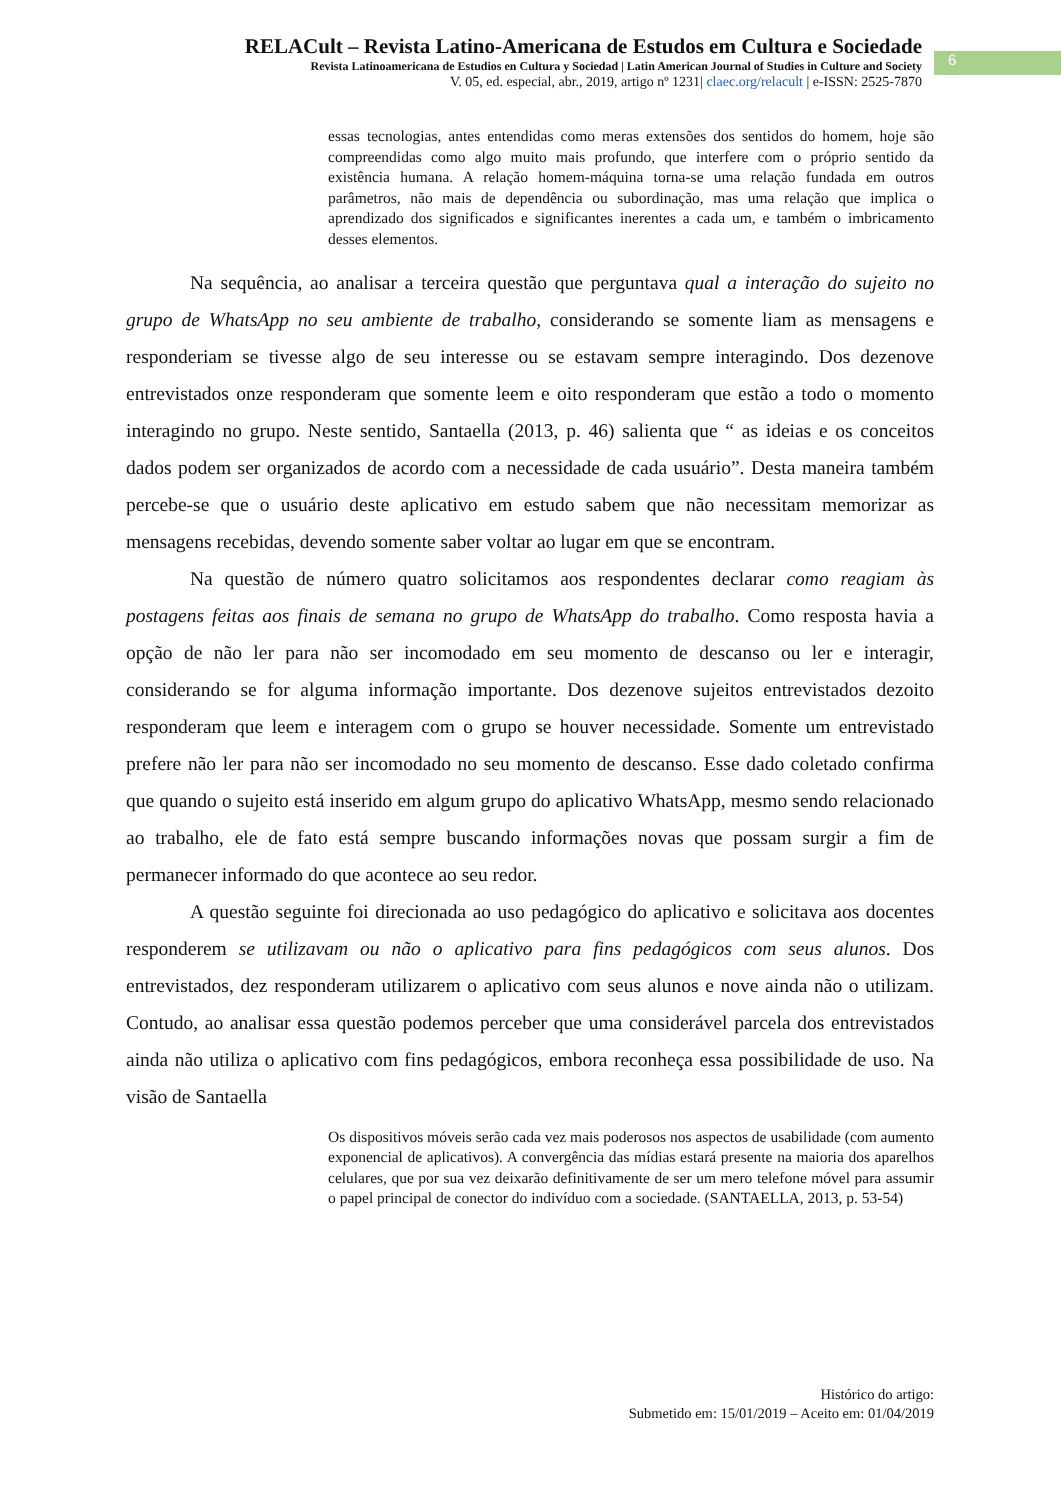RELACult – Revista Latino-Americana de Estudos em Cultura e Sociedade
Revista Latinoamericana de Estudios en Cultura y Sociedad | Latin American Journal of Studies in Culture and Society
V. 05, ed. especial, abr., 2019, artigo nº 1231| claec.org/relacult | e-ISSN: 2525-7870
6
essas tecnologias, antes entendidas como meras extensões dos sentidos do homem, hoje são compreendidas como algo muito mais profundo, que interfere com o próprio sentido da existência humana. A relação homem-máquina torna-se uma relação fundada em outros parâmetros, não mais de dependência ou subordinação, mas uma relação que implica o aprendizado dos significados e significantes inerentes a cada um, e também o imbricamento desses elementos.
Na sequência, ao analisar a terceira questão que perguntava qual a interação do sujeito no grupo de WhatsApp no seu ambiente de trabalho, considerando se somente liam as mensagens e responderiam se tivesse algo de seu interesse ou se estavam sempre interagindo. Dos dezenove entrevistados onze responderam que somente leem e oito responderam que estão a todo o momento interagindo no grupo. Neste sentido, Santaella (2013, p. 46) salienta que “ as ideias e os conceitos dados podem ser organizados de acordo com a necessidade de cada usuário”. Desta maneira também percebe-se que o usuário deste aplicativo em estudo sabem que não necessitam memorizar as mensagens recebidas, devendo somente saber voltar ao lugar em que se encontram.
Na questão de número quatro solicitamos aos respondentes declarar como reagiam às postagens feitas aos finais de semana no grupo de WhatsApp do trabalho. Como resposta havia a opção de não ler para não ser incomodado em seu momento de descanso ou ler e interagir, considerando se for alguma informação importante. Dos dezenove sujeitos entrevistados dezoito responderam que leem e interagem com o grupo se houver necessidade. Somente um entrevistado prefere não ler para não ser incomodado no seu momento de descanso. Esse dado coletado confirma que quando o sujeito está inserido em algum grupo do aplicativo WhatsApp, mesmo sendo relacionado ao trabalho, ele de fato está sempre buscando informações novas que possam surgir a fim de permanecer informado do que acontece ao seu redor.
A questão seguinte foi direcionada ao uso pedagógico do aplicativo e solicitava aos docentes responderem se utilizavam ou não o aplicativo para fins pedagógicos com seus alunos. Dos entrevistados, dez responderam utilizarem o aplicativo com seus alunos e nove ainda não o utilizam. Contudo, ao analisar essa questão podemos perceber que uma considerável parcela dos entrevistados ainda não utiliza o aplicativo com fins pedagógicos, embora reconheça essa possibilidade de uso. Na visão de Santaella
Os dispositivos móveis serão cada vez mais poderosos nos aspectos de usabilidade (com aumento exponencial de aplicativos). A convergência das mídias estará presente na maioria dos aparelhos celulares, que por sua vez deixarão definitivamente de ser um mero telefone móvel para assumir o papel principal de conector do indivíduo com a sociedade. (SANTAELLA, 2013, p. 53-54)
Histórico do artigo:
Submetido em: 15/01/2019 – Aceito em: 01/04/2019